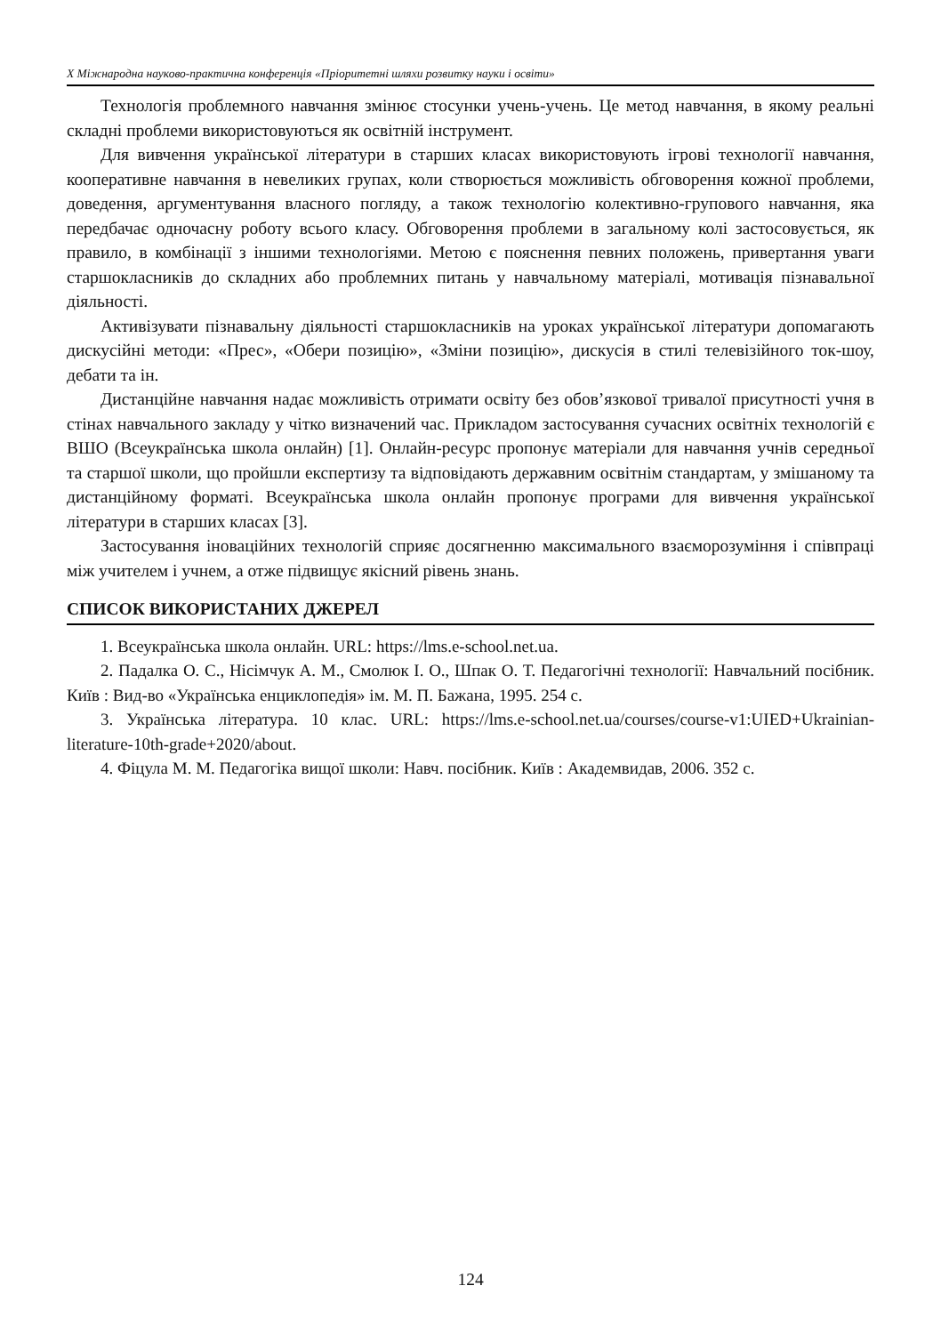X Міжнародна науково-практична конференція «Пріоритетні шляхи розвитку науки і освіти»
Технологія проблемного навчання змінює стосунки учень-учень. Це метод навчання, в якому реальні складні проблеми використовуються як освітній інструмент.
Для вивчення української літератури в старших класах використовують ігрові технології навчання, кооперативне навчання в невеликих групах, коли створюється можливість обговорення кожної проблеми, доведення, аргументування власного погляду, а також технологію колективно-групового навчання, яка передбачає одночасну роботу всього класу. Обговорення проблеми в загальному колі застосовується, як правило, в комбінації з іншими технологіями. Метою є пояснення певних положень, привертання уваги старшокласників до складних або проблемних питань у навчальному матеріалі, мотивація пізнавальної діяльності.
Активізувати пізнавальну діяльності старшокласників на уроках української літератури допомагають дискусійні методи: «Прес», «Обери позицію», «Зміни позицію», дискусія в стилі телевізійного ток-шоу, дебати та ін.
Дистанційне навчання надає можливість отримати освіту без обов’язкової тривалої присутності учня в стінах навчального закладу у чітко визначений час. Прикладом застосування сучасних освітніх технологій є ВШО (Всеукраїнська школа онлайн) [1]. Онлайн-ресурс пропонує матеріали для навчання учнів середньої та старшої школи, що пройшли експертизу та відповідають державним освітнім стандартам, у змішаному та дистанційному форматі. Всеукраїнська школа онлайн пропонує програми для вивчення української літератури в старших класах [3].
Застосування іноваційних технологій сприяє досягненню максимального взаєморозуміння і співпраці між учителем і учнем, а отже підвищує якісний рівень знань.
СПИСОК ВИКОРИСТАНИХ ДЖЕРЕЛ
1. Всеукраїнська школа онлайн. URL: https://lms.e-school.net.ua.
2. Падалка О. С., Нісімчук А. М., Смолюк І. О., Шпак О. Т. Педагогічні технології: Навчальний посібник. Київ : Вид-во «Українська енциклопедія» ім. М. П. Бажана, 1995. 254 с.
3. Українська література. 10 клас. URL: https://lms.e-school.net.ua/courses/course-v1:UIED+Ukrainian-literature-10th-grade+2020/about.
4. Фіцула М. М. Педагогіка вищої школи: Навч. посібник. Київ : Академвидав, 2006. 352 с.
124